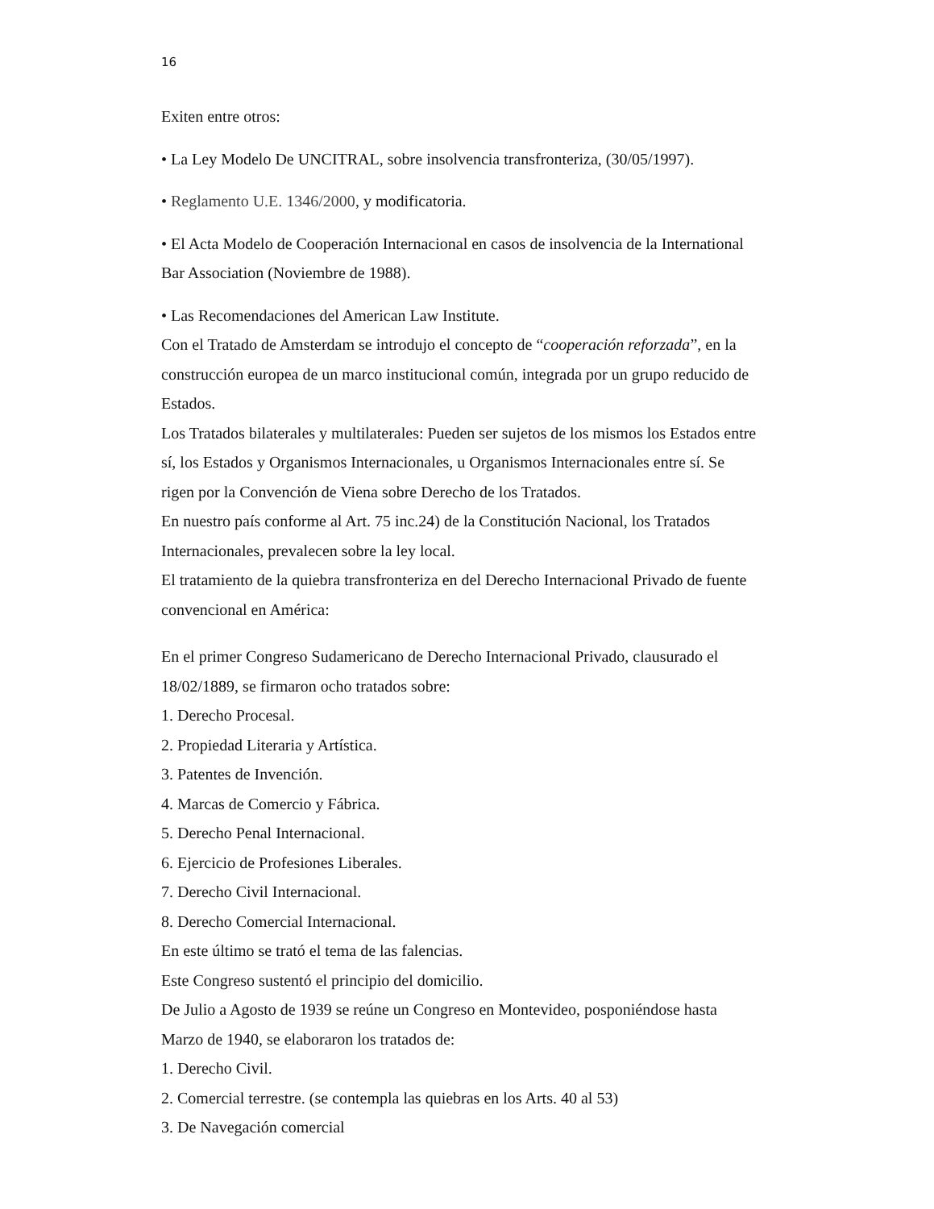16
Exiten entre otros:
• La Ley Modelo De UNCITRAL, sobre insolvencia transfronteriza, (30/05/1997).
• Reglamento U.E. 1346/2000, y modificatoria.
• El Acta Modelo de Cooperación Internacional en casos de insolvencia de la International Bar Association (Noviembre de 1988).
• Las Recomendaciones del American Law Institute.
Con el Tratado de Amsterdam se introdujo el concepto de “cooperación reforzada”, en la construcción europea de un marco institucional común, integrada por un grupo reducido de Estados.
Los Tratados bilaterales y multilaterales: Pueden ser sujetos de los mismos los Estados entre sí, los Estados y Organismos Internacionales, u Organismos Internacionales entre sí. Se rigen por la Convención de Viena sobre Derecho de los Tratados.
En nuestro país conforme al Art. 75 inc.24) de la Constitución Nacional, los Tratados Internacionales, prevalecen sobre la ley local.
El tratamiento de la quiebra transfronteriza en del Derecho Internacional Privado de fuente convencional en América:
En el primer Congreso Sudamericano de Derecho Internacional Privado, clausurado el 18/02/1889, se firmaron ocho tratados sobre:
1. Derecho Procesal.
2. Propiedad Literaria y Artística.
3. Patentes de Invención.
4. Marcas de Comercio y Fábrica.
5. Derecho Penal Internacional.
6. Ejercicio de Profesiones Liberales.
7. Derecho Civil Internacional.
8. Derecho Comercial Internacional.
En este último se trató el tema de las falencias.
Este Congreso sustentó el principio del domicilio.
De Julio a Agosto de 1939 se reúne un Congreso en Montevideo, posponiéndose hasta Marzo de 1940, se elaboraron los tratados de:
1. Derecho Civil.
2. Comercial terrestre. (se contempla las quiebras en los Arts. 40 al 53)
3. De Navegación comercial